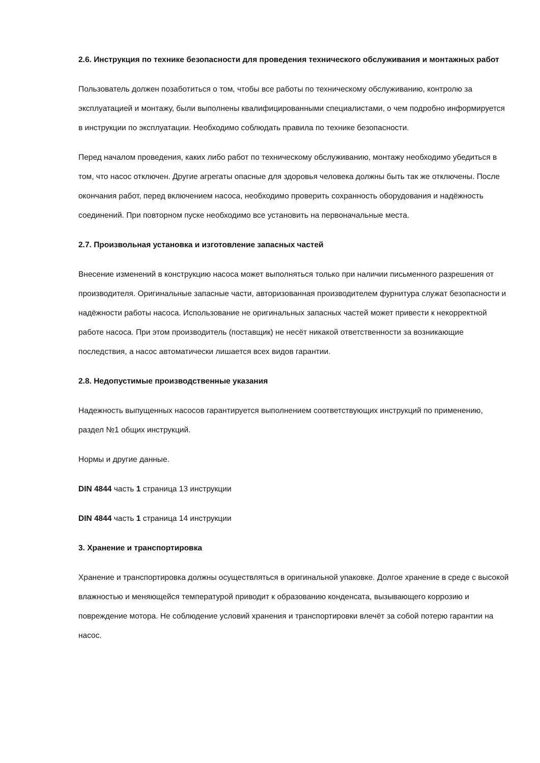2.6. Инструкция по технике безопасности для проведения технического обслуживания и монтажных работ
Пользователь должен позаботиться о том, чтобы все работы по техническому обслуживанию, контролю за эксплуатацией и монтажу, были выполнены квалифицированными специалистами, о чем подробно информируется в инструкции по эксплуатации. Необходимо соблюдать правила по технике безопасности.
Перед началом проведения, каких либо работ по техническому обслуживанию, монтажу необходимо убедиться в том, что насос отключен. Другие агрегаты опасные для здоровья человека должны быть так же отключены. После окончания работ, перед включением насоса, необходимо проверить сохранность оборудования и надёжность соединений. При повторном пуске необходимо все установить на первоначальные места.
2.7. Произвольная установка и изготовление запасных частей
Внесение изменений в конструкцию насоса может выполняться только при наличии письменного разрешения от производителя. Оригинальные запасные части, авторизованная производителем фурнитура служат безопасности и надёжности работы насоса. Использование не оригинальных запасных частей может привести к некорректной работе насоса. При этом производитель (поставщик) не несёт никакой ответственности за возникающие последствия, а насос автоматически лишается всех видов гарантии.
2.8. Недопустимые производственные указания
Надежность выпущенных насосов гарантируется выполнением соответствующих инструкций по применению, раздел №1 общих инструкций.
Нормы и другие данные.
DIN 4844 часть 1 страница 13 инструкции
DIN 4844 часть 1 страница 14 инструкции
3. Хранение и транспортировка
Хранение и транспортировка должны осуществляться в оригинальной упаковке. Долгое хранение в среде с высокой влажностью и меняющейся температурой приводит к образованию конденсата, вызывающего коррозию и повреждение мотора. Не соблюдение условий хранения и транспортировки влечёт за собой потерю гарантии на насос.